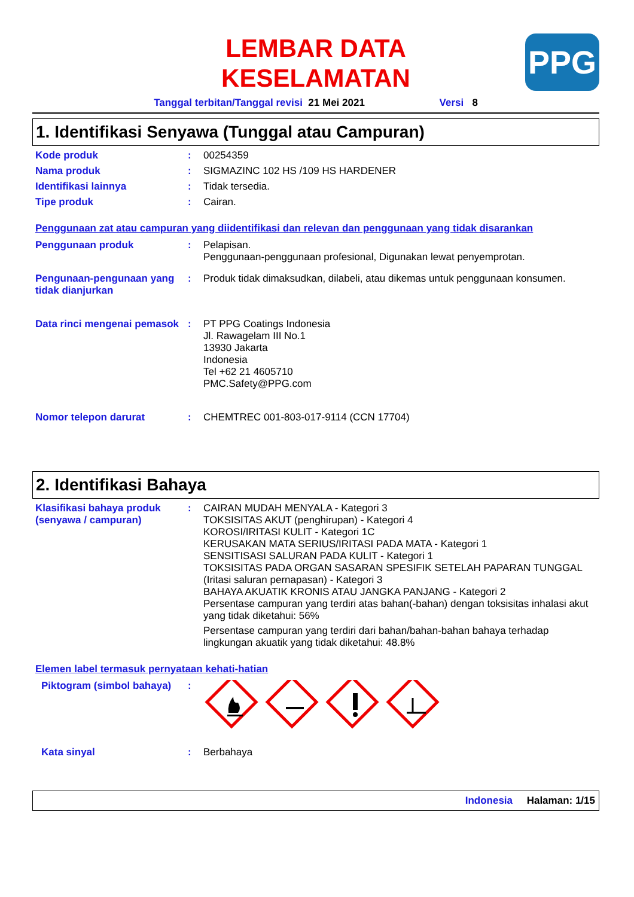LEMBAR DATA
KESELAMATAN
PPG
Tanggal terbitan/Tanggal revisi 21 Mei 2021 Versi 8
1. Identifikasi Senyawa (Tunggal atau Campuran)
Kode produk : 00254359
Nama produk : SIGMAZINC 102 HS /109 HS HARDENER
Identifikasi lainnya : Tidak tersedia.
Tipe produk : Cairan.
Penggunaan zat atau campuran yang diidentifikasi dan relevan dan penggunaan yang tidak disarankan
Penggunaan produk : Pelapisan.
Penggunaan-penggunaan profesional, Digunakan lewat penyemprotan.
Pengunaan-pengunaan yang tidak dianjurkan
: Produk tidak dimaksudkan, dilabeli, atau dikemas untuk penggunaan konsumen.
Data rinci mengenai pemasok
: PT PPG Coatings Indonesia
Jl. Rawagelam III No.1
13930 Jakarta
Indonesia
Tel +62 21 4605710
PMC.Safety@PPG.com
Nomor telepon darurat : CHEMTREC 001-803-017-9114 (CCN 17704)
2. Identifikasi Bahaya
Klasifikasi bahaya produk (senyawa / campuran)
: CAIRAN MUDAH MENYALA - Kategori 3
TOKSISITAS AKUT (penghirupan) - Kategori 4
KOROSI/IRITASI KULIT - Kategori 1C
KERUSAKAN MATA SERIUS/IRITASI PADA MATA - Kategori 1
SENSITISASI SALURAN PADA KULIT - Kategori 1
TOKSISITAS PADA ORGAN SASARAN SPESIFIK SETELAH PAPARAN TUNGGAL (Iritasi saluran pernapasan) - Kategori 3
BAHAYA AKUATIK KRONIS ATAU JANGKA PANJANG - Kategori 2
Persentase campuran yang terdiri atas bahan(-bahan) dengan toksisitas inhalasi akut yang tidak diketahui: 56%
Persentase campuran yang terdiri dari bahan/bahan-bahan bahaya terhadap lingkungan akuatik yang tidak diketahui: 48.8%
Elemen label termasuk pernyataan kehati-hatian
Piktogram (simbol bahaya)
:
Kata sinyal : Berbahaya
Indonesia Halaman: 1/15